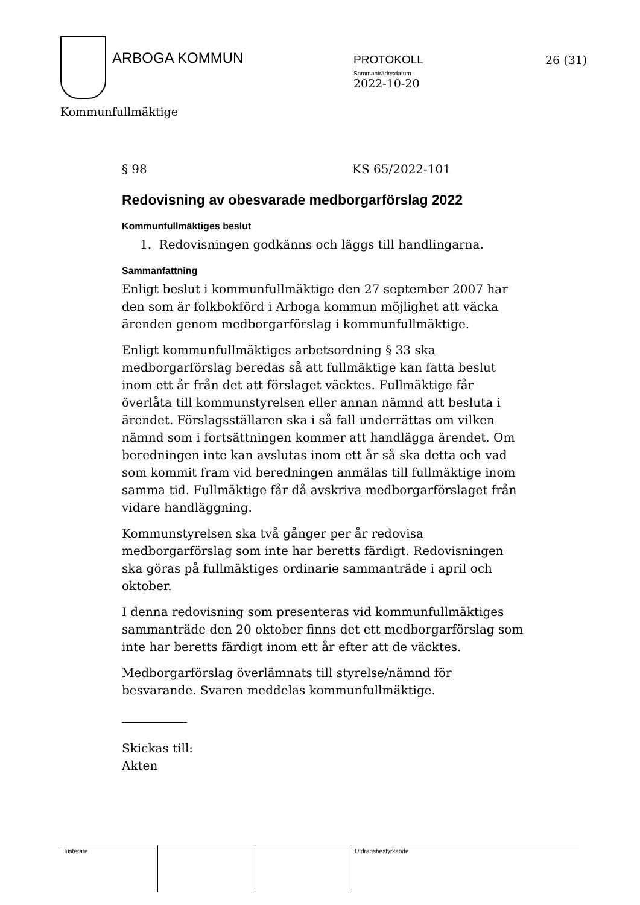ARBOGA KOMMUN
PROTOKOLL
Sammanträdesdatum
2022-10-20
26 (31)
Kommunfullmäktige
§ 98 KS 65/2022-101
Redovisning av obesvarade medborgarförslag 2022
Kommunfullmäktiges beslut
1. Redovisningen godkänns och läggs till handlingarna.
Sammanfattning
Enligt beslut i kommunfullmäktige den 27 september 2007 har den som är folkbokförd i Arboga kommun möjlighet att väcka ärenden genom medborgarförslag i kommunfullmäktige.
Enligt kommunfullmäktiges arbetsordning § 33 ska medborgarförslag beredas så att fullmäktige kan fatta beslut inom ett år från det att förslaget väcktes. Fullmäktige får överlåta till kommunstyrelsen eller annan nämnd att besluta i ärendet. Förslagsställaren ska i så fall underrättas om vilken nämnd som i fortsättningen kommer att handlägga ärendet. Om beredningen inte kan avslutas inom ett år så ska detta och vad som kommit fram vid beredningen anmälas till fullmäktige inom samma tid. Fullmäktige får då avskriva medborgarförslaget från vidare handläggning.
Kommunstyrelsen ska två gånger per år redovisa medborgarförslag som inte har beretts färdigt. Redovisningen ska göras på fullmäktiges ordinarie sammanträde i april och oktober.
I denna redovisning som presenteras vid kommunfullmäktiges sammanträde den 20 oktober finns det ett medborgarförslag som inte har beretts färdigt inom ett år efter att de väcktes.
Medborgarförslag överlämnats till styrelse/nämnd för besvarande. Svaren meddelas kommunfullmäktige.
Skickas till:
Akten
Justerare Utdragsbestyrkande